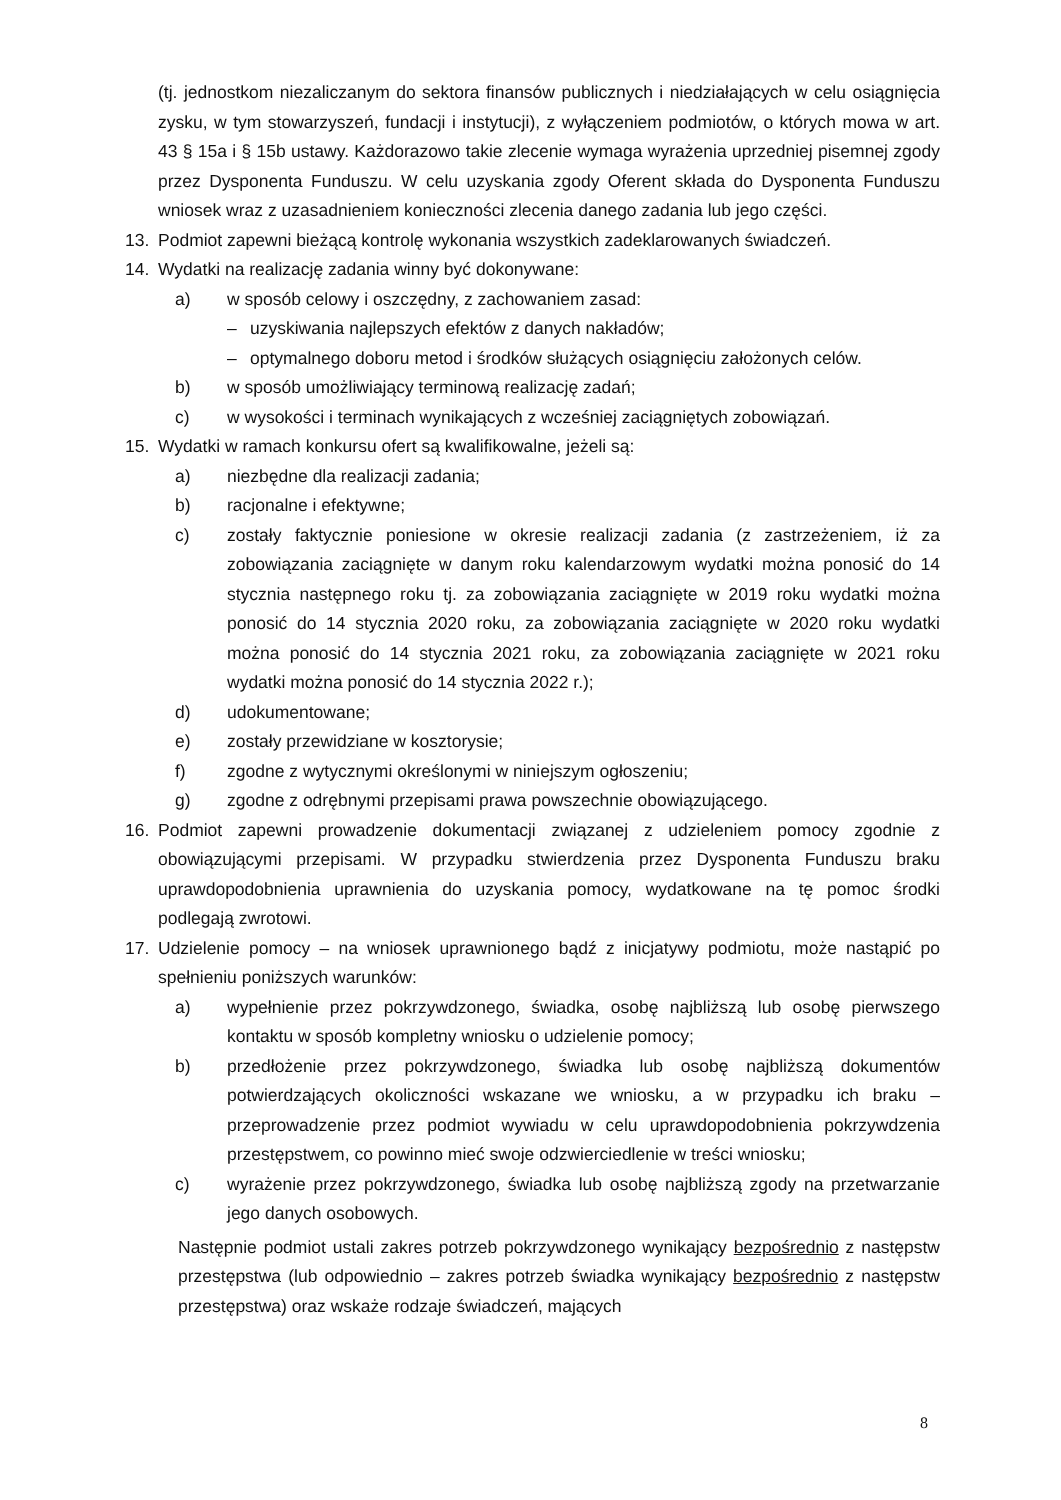(tj. jednostkom niezaliczanym do sektora finansów publicznych i niedziałających w celu osiągnięcia zysku, w tym stowarzyszeń, fundacji i instytucji), z wyłączeniem podmiotów, o których mowa w art. 43 § 15a i § 15b ustawy. Każdorazowo takie zlecenie wymaga wyrażenia uprzedniej pisemnej zgody przez Dysponenta Funduszu. W celu uzyskania zgody Oferent składa do Dysponenta Funduszu wniosek wraz z uzasadnieniem konieczności zlecenia danego zadania lub jego części.
13. Podmiot zapewni bieżącą kontrolę wykonania wszystkich zadeklarowanych świadczeń.
14. Wydatki na realizację zadania winny być dokonywane:
a) w sposób celowy i oszczędny, z zachowaniem zasad:
– uzyskiwania najlepszych efektów z danych nakładów;
– optymalnego doboru metod i środków służących osiągnięciu założonych celów.
b) w sposób umożliwiający terminową realizację zadań;
c) w wysokości i terminach wynikających z wcześniej zaciągniętych zobowiązań.
15. Wydatki w ramach konkursu ofert są kwalifikowalne, jeżeli są:
a) niezbędne dla realizacji zadania;
b) racjonalne i efektywne;
c) zostały faktycznie poniesione w okresie realizacji zadania (z zastrzeżeniem, iż za zobowiązania zaciągnięte w danym roku kalendarzowym wydatki można ponosić do 14 stycznia następnego roku tj. za zobowiązania zaciągnięte w 2019 roku wydatki można ponosić do 14 stycznia 2020 roku, za zobowiązania zaciągnięte w 2020 roku wydatki można ponosić do 14 stycznia 2021 roku, za zobowiązania zaciągnięte w 2021 roku wydatki można ponosić do 14 stycznia 2022 r.);
d) udokumentowane;
e) zostały przewidziane w kosztorysie;
f) zgodne z wytycznymi określonymi w niniejszym ogłoszeniu;
g) zgodne z odrębnymi przepisami prawa powszechnie obowiązującego.
16. Podmiot zapewni prowadzenie dokumentacji związanej z udzieleniem pomocy zgodnie z obowiązującymi przepisami. W przypadku stwierdzenia przez Dysponenta Funduszu braku uprawdopodobnienia uprawnienia do uzyskania pomocy, wydatkowane na tę pomoc środki podlegają zwrotowi.
17. Udzielenie pomocy – na wniosek uprawnionego bądź z inicjatywy podmiotu, może nastąpić po spełnieniu poniższych warunków:
a) wypełnienie przez pokrzywdzonego, świadka, osobę najbliższą lub osobę pierwszego kontaktu w sposób kompletny wniosku o udzielenie pomocy;
b) przedłożenie przez pokrzywdzonego, świadka lub osobę najbliższą dokumentów potwierdzających okoliczności wskazane we wniosku, a w przypadku ich braku – przeprowadzenie przez podmiot wywiadu w celu uprawdopodobnienia pokrzywdzenia przestępstwem, co powinno mieć swoje odzwierciedlenie w treści wniosku;
c) wyrażenie przez pokrzywdzonego, świadka lub osobę najbliższą zgody na przetwarzanie jego danych osobowych.
Następnie podmiot ustali zakres potrzeb pokrzywdzonego wynikający bezpośrednio z następstw przestępstwa (lub odpowiednio – zakres potrzeb świadka wynikający bezpośrednio z następstw przestępstwa) oraz wskaże rodzaje świadczeń, mających
8